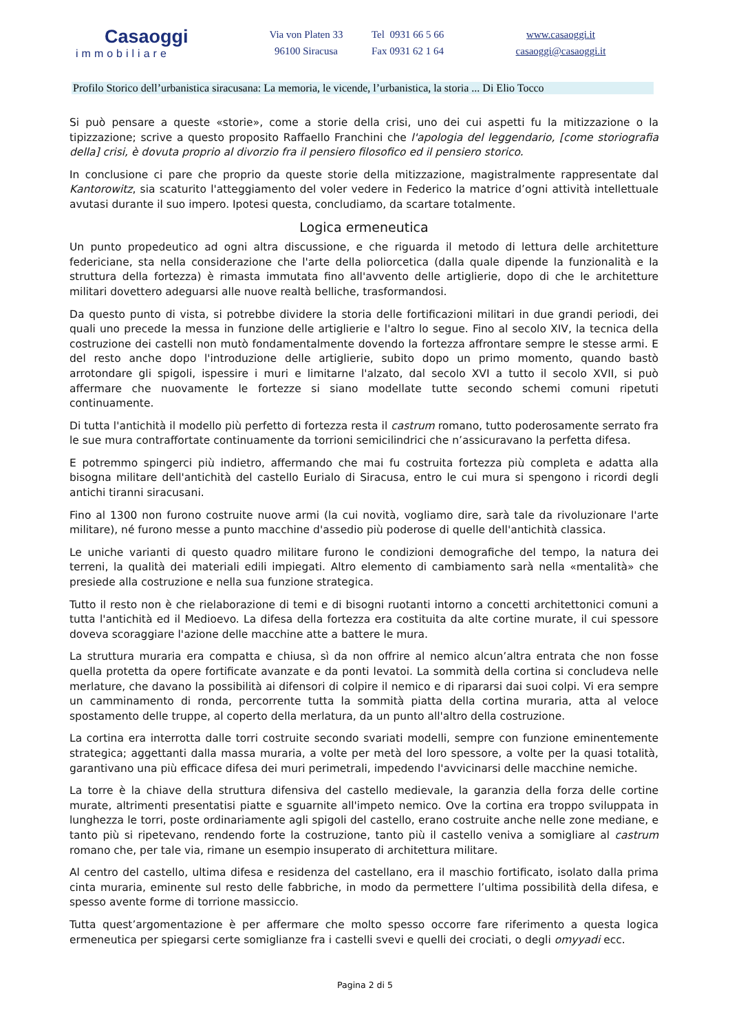Casaoggi
immobiliare
Via von Platen 33
96100 Siracusa
Tel 0931 66 5 66
Fax 0931 62 1 64
www.casaoggi.it
casaoggi@casaoggi.it
Profilo Storico dell’urbanistica siracusana: La memoria, le vicende, l’urbanistica, la storia ... Di Elio Tocco
Si può pensare a queste «storie», come a storie della crisi, uno dei cui aspetti fu la mitizzazione o la tipizzazione; scrive a questo proposito Raffaello Franchini che l'apologia del leggendario, [come storiografia della] crisi, è dovuta proprio al divorzio fra il pensiero filosofico ed il pensiero storico.
In conclusione ci pare che proprio da queste storie della mitizzazione, magistralmente rappresentate dal Kantorowitz, sia scaturito l'atteggiamento del voler vedere in Federico la matrice d’ogni attività intellettuale avutasi durante il suo impero. Ipotesi questa, concludiamo, da scartare totalmente.
Logica ermeneutica
Un punto propedeutico ad ogni altra discussione, e che riguarda il metodo di lettura delle architetture federiciane, sta nella considerazione che l'arte della poliorcetica (dalla quale dipende la funzionalità e la struttura della fortezza) è rimasta immutata fino all'avvento delle artiglierie, dopo di che le architetture militari dovettero adeguarsi alle nuove realtà belliche, trasformandosi.
Da questo punto di vista, si potrebbe dividere la storia delle fortificazioni militari in due grandi periodi, dei quali uno precede la messa in funzione delle artiglierie e l'altro lo segue. Fino al secolo XIV, la tecnica della costruzione dei castelli non mutò fondamentalmente dovendo la fortezza affrontare sempre le stesse armi. E del resto anche dopo l'introduzione delle artiglierie, subito dopo un primo momento, quando bastò arrotondare gli spigoli, ispessire i muri e limitarne l'alzato, dal secolo XVI a tutto il secolo XVII, si può affermare che nuovamente le fortezze si siano modellate tutte secondo schemi comuni ripetuti continuamente.
Di tutta l'antichità il modello più perfetto di fortezza resta il castrum romano, tutto poderosamente serrato fra le sue mura contraffortate continuamente da torrioni semicilindrici che n’assicuravano la perfetta difesa.
E potremmo spingerci più indietro, affermando che mai fu costruita fortezza più completa e adatta alla bisogna militare dell'antichità del castello Eurialo di Siracusa, entro le cui mura si spengono i ricordi degli antichi tiranni siracusani.
Fino al 1300 non furono costruite nuove armi (la cui novità, vogliamo dire, sarà tale da rivoluzionare l'arte militare), né furono messe a punto macchine d'assedio più poderose di quelle dell'antichità classica.
Le uniche varianti di questo quadro militare furono le condizioni demografiche del tempo, la natura dei terreni, la qualità dei materiali edili impiegati. Altro elemento di cambiamento sarà nella «mentalità» che presiede alla costruzione e nella sua funzione strategica.
Tutto il resto non è che rielaborazione di temi e di bisogni ruotanti intorno a concetti architettonici comuni a tutta l'antichità ed il Medioevo. La difesa della fortezza era costituita da alte cortine murate, il cui spessore doveva scoraggiare l'azione delle macchine atte a battere le mura.
La struttura muraria era compatta e chiusa, sì da non offrire al nemico alcun’altra entrata che non fosse quella protetta da opere fortificate avanzate e da ponti levatoi. La sommità della cortina si concludeva nelle merlature, che davano la possibilità ai difensori di colpire il nemico e di ripararsi dai suoi colpi. Vi era sempre un camminamento di ronda, percorrente tutta la sommità piatta della cortina muraria, atta al veloce spostamento delle truppe, al coperto della merlatura, da un punto all'altro della costruzione.
La cortina era interrotta dalle torri costruite secondo svariati modelli, sempre con funzione eminentemente strategica; aggettanti dalla massa muraria, a volte per metà del loro spessore, a volte per la quasi totalità, garantivano una più efficace difesa dei muri perimetrali, impedendo l'avvicinarsi delle macchine nemiche.
La torre è la chiave della struttura difensiva del castello medievale, la garanzia della forza delle cortine murate, altrimenti presentatisi piatte e sguarnite all'impeto nemico. Ove la cortina era troppo sviluppata in lunghezza le torri, poste ordinariamente agli spigoli del castello, erano costruite anche nelle zone mediane, e tanto più si ripetevano, rendendo forte la costruzione, tanto più il castello veniva a somigliare al castrum romano che, per tale via, rimane un esempio insuperato di architettura militare.
Al centro del castello, ultima difesa e residenza del castellano, era il maschio fortificato, isolato dalla prima cinta muraria, eminente sul resto delle fabbriche, in modo da permettere l’ultima possibilità della difesa, e spesso avente forme di torrione massiccio.
Tutta quest’argomentazione è per affermare che molto spesso occorre fare riferimento a questa logica ermeneutica per spiegarsi certe somiglianze fra i castelli svevi e quelli dei crociati, o degli omyyadi ecc.
Pagina 2 di 5